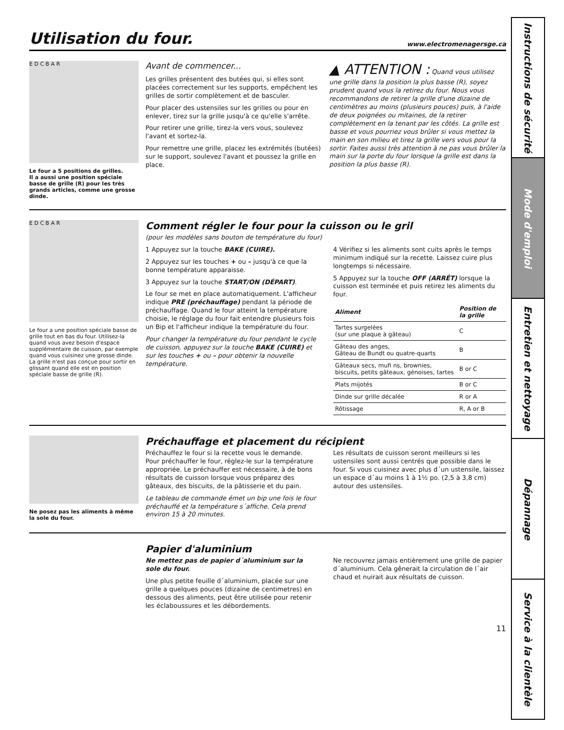Utilisation du four. www.electromenagersge.ca
E D C B A R
Le four a 5 positions de grilles.
Il a aussi une position spéciale basse de grille (R) pour les très grands articles, comme une grosse dinde.
Avant de commencer...
Les grilles présentent des butées qui, si elles sont placées correctement sur les supports, empêchent les grilles de sortir complètement et de basculer.
Pour placer des ustensiles sur les grilles ou pour en enlever, tirez sur la grille jusqu'à ce qu'elle s'arrête.
Pour retirer une grille, tirez-la vers vous, soulevez l'avant et sortez-la.
Pour remettre une grille, placez les extrémités (butées) sur le support, soulevez l'avant et poussez la grille en place.
▲ ATTENTION : Quand vous utilisez une grille dans la position la plus basse (R), soyez prudent quand vous la retirez du four. Nous vous recommandons de retirer la grille d'une dizaine de centimètres au moins (plusieurs pouces) puis, à l'aide de deux poignées ou mitaines, de la retirer complètement en la tenant par les côtés. La grille est basse et vous pourriez vous brûler si vous mettez la main en son milieu et tirez la grille vers vous pour la sortir. Faites aussi très attention à ne pas vous brûler la main sur la porte du four lorsque la grille est dans la position la plus basse (R).
E D C B A R
Le four a une position spéciale basse de grille tout en bas du four. Utilisez-la quand vous avez besoin d'espace supplémentaire de cuisson, par exemple quand vous cuisinez une grosse dinde. La grille n'est pas conçue pour sortir en glissant quand elle est en position spéciale basse de grille (R).
Comment régler le four pour la cuisson ou le gril
(pour les modèles sans bouton de température du four)
1 Appuyez sur la touche BAKE (CUIRE).
2 Appuyez sur les touches + ou – jusqu'à ce que la bonne température apparaisse.
3 Appuyez sur la touche START/ON (DÉPART).
Le four se met en place automatiquement. L'afficheur indique PRE (préchauffage) pendant la période de préchauffage. Quand le four atteint la température choisie, le réglage du four fait entendre plusieurs fois un Bip et l'afficheur indique la température du four.
Pour changer la température du four pendant le cycle de cuisson, appuyez sur la touche BAKE (CUIRE) et sur les touches + ou – pour obtenir la nouvelle température.
4 Vérifiez si les aliments sont cuits après le temps minimum indiqué sur la recette. Laissez cuire plus longtemps si nécessaire.
5 Appuyez sur la touche OFF (ARRÊT) lorsque la cuisson est terminée et puis retirez les aliments du four.
| Aliment | Position de la grille |
| --- | --- |
| Tartes surgelées (sur une plaque à gâteau) | C |
| Gâteau des anges, Gâteau de Bundt ou quatre-quarts | B |
| Gâteaux secs, mufi ns, brownies, biscuits, petits gâteaux, génoises, tartes | B or C |
| Plats mijotés | B or C |
| Dinde sur grille décalée | R or A |
| Rôtissage | R, A or B |
Ne posez pas les aliments à même la sole du four.
Préchauffage et placement du récipient
Préchauffez le four si la recette vous le demande. Pour préchauffer le four, réglez-le sur la température appropriée. Le préchauffer est nécessaire, à de bons résultats de cuisson lorsque vous préparez des gâteaux, des biscuits, de la pâtisserie et du pain.
Le tableau de commande émet un bip une fois le four préchauffé et la température s´affiche. Cela prend environ 15 à 20 minutes.
Les résultats de cuisson seront meilleurs si les ustensiles sont aussi centrés que possible dans le four. Si vous cuisinez avec plus d´un ustensile, laissez un espace d´au moins 1 à 1½ po. (2,5 à 3,8 cm) autour des ustensiles.
Papier d'aluminium
Ne mettez pas de papier d´aluminium sur la sole du four.
Une plus petite feuille d´aluminium, placée sur une grille a quelques pouces (dizaine de centimetres) en dessous des aliments, peut être utilisée pour retenir les éclaboussures et les débordements.
Ne recouvrez jamais entièrement une grille de papier d´aluminium. Cela gênerait la circulation de l´air chaud et nuirait aux résultats de cuisson.
11
Instructions de sécurité
Mode d'emploi
Entretien et nettoyage
Dépannage
Service à la clientèle